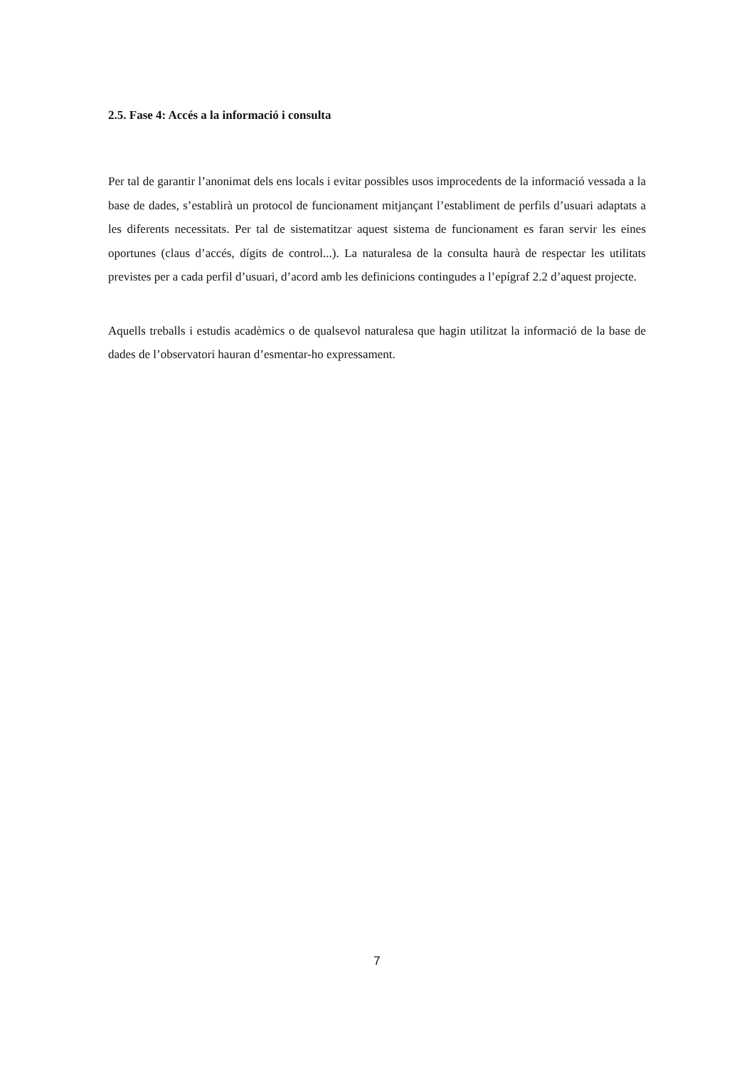2.5. Fase 4: Accés a la informació i consulta
Per tal de garantir l’anonimat dels ens locals i evitar possibles usos improcedents de la informació vessada a la base de dades, s’establirà un protocol de funcionament mitjançant l’establiment de perfils d’usuari adaptats a les diferents necessitats. Per tal de sistematitzar aquest sistema de funcionament es faran servir les eines oportunes (claus d’accés, dígits de control...). La naturalesa de la consulta haurà de respectar les utilitats previstes per a cada perfil d’usuari, d’acord amb les definicions contingudes a l’epígraf 2.2 d’aquest projecte.
Aquells treballs i estudis acadèmics o de qualsevol naturalesa que hagin utilitzat la informació de la base de dades de l’observatori hauran d’esmentar-ho expressament.
7